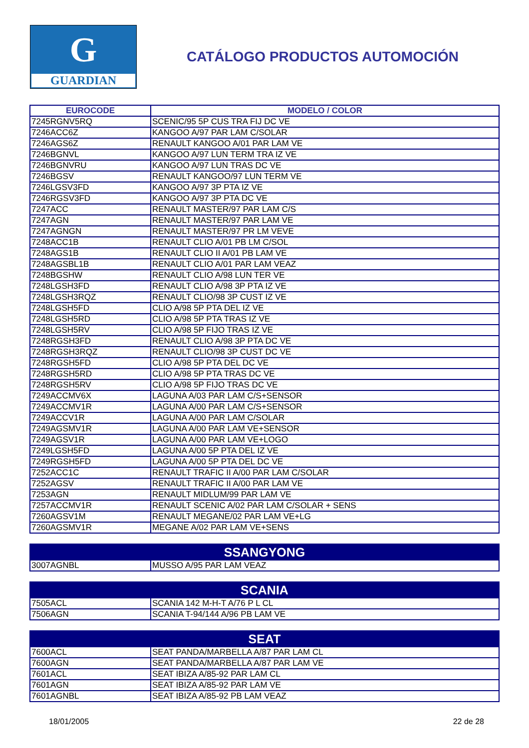G
GUARDIAN
CATÁLOGO PRODUCTOS AUTOMOCIÓN
| EUROCODE | MODELO / COLOR |
| --- | --- |
| 7245RGNV5RQ | SCENIC/95 5P CUS TRA FIJ DC VE |
| 7246ACC6Z | KANGOO A/97 PAR LAM C/SOLAR |
| 7246AGS6Z | RENAULT KANGOO A/01 PAR LAM VE |
| 7246BGNVL | KANGOO A/97 LUN TERM TRA IZ VE |
| 7246BGNVRU | KANGOO A/97 LUN TRAS DC VE |
| 7246BGSV | RENAULT KANGOO/97 LUN TERM VE |
| 7246LGSV3FD | KANGOO A/97 3P PTA IZ VE |
| 7246RGSV3FD | KANGOO A/97 3P PTA DC VE |
| 7247ACC | RENAULT MASTER/97 PAR LAM C/S |
| 7247AGN | RENAULT MASTER/97 PAR LAM VE |
| 7247AGNGN | RENAULT MASTER/97 PR LM VEVE |
| 7248ACC1B | RENAULT CLIO A/01 PB LM C/SOL |
| 7248AGS1B | RENAULT CLIO II A/01 PB LAM VE |
| 7248AGSBL1B | RENAULT CLIO A/01 PAR LAM VEAZ |
| 7248BGSHW | RENAULT CLIO A/98 LUN TER VE |
| 7248LGSH3FD | RENAULT CLIO A/98 3P PTA IZ VE |
| 7248LGSH3RQZ | RENAULT CLIO/98 3P CUST IZ VE |
| 7248LGSH5FD | CLIO A/98 5P PTA DEL IZ VE |
| 7248LGSH5RD | CLIO A/98 5P PTA TRAS IZ VE |
| 7248LGSH5RV | CLIO A/98 5P FIJO TRAS IZ VE |
| 7248RGSH3FD | RENAULT CLIO A/98 3P PTA DC VE |
| 7248RGSH3RQZ | RENAULT CLIO/98 3P CUST DC VE |
| 7248RGSH5FD | CLIO A/98 5P PTA DEL DC VE |
| 7248RGSH5RD | CLIO A/98 5P PTA TRAS DC VE |
| 7248RGSH5RV | CLIO A/98 5P FIJO TRAS DC VE |
| 7249ACCMV6X | LAGUNA A/03 PAR LAM C/S+SENSOR |
| 7249ACCMV1R | LAGUNA A/00 PAR LAM C/S+SENSOR |
| 7249ACCV1R | LAGUNA A/00 PAR LAM C/SOLAR |
| 7249AGSMV1R | LAGUNA A/00 PAR LAM VE+SENSOR |
| 7249AGSV1R | LAGUNA A/00 PAR LAM VE+LOGO |
| 7249LGSH5FD | LAGUNA A/00 5P PTA DEL IZ VE |
| 7249RGSH5FD | LAGUNA A/00 5P PTA DEL DC VE |
| 7252ACC1C | RENAULT TRAFIC II A/00 PAR LAM C/SOLAR |
| 7252AGSV | RENAULT TRAFIC II A/00 PAR LAM VE |
| 7253AGN | RENAULT MIDLUM/99 PAR LAM VE |
| 7257ACCMV1R | RENAULT SCENIC A/02 PAR LAM C/SOLAR + SENS |
| 7260AGSV1M | RENAULT MEGANE/02 PAR LAM VE+LG |
| 7260AGSMV1R | MEGANE A/02 PAR LAM VE+SENS |
| SSANGYONG | |
| --- | --- |
| 3007AGNBL | MUSSO A/95 PAR LAM VEAZ |
| SCANIA | |
| --- | --- |
| 7505ACL | SCANIA 142 M-H-T A/76 P L CL |
| 7506AGN | SCANIA T-94/144 A/96 PB LAM VE |
| SEAT | |
| --- | --- |
| 7600ACL | SEAT PANDA/MARBELLA A/87 PAR LAM CL |
| 7600AGN | SEAT PANDA/MARBELLA A/87 PAR LAM VE |
| 7601ACL | SEAT IBIZA A/85-92 PAR LAM CL |
| 7601AGN | SEAT IBIZA A/85-92 PAR LAM VE |
| 7601AGNBL | SEAT IBIZA A/85-92 PB LAM VEAZ |
18/01/2005 22 de 28